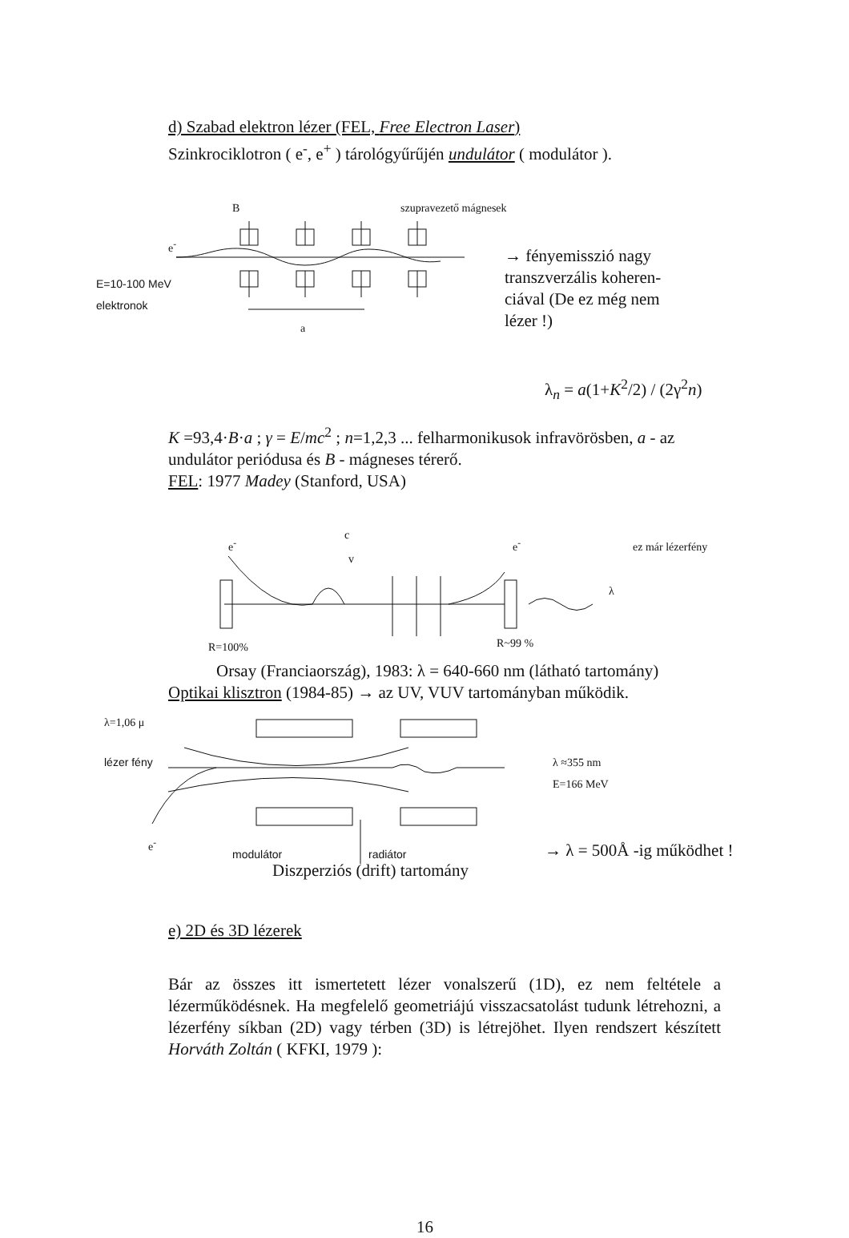d) Szabad elektron lézer (FEL, Free Electron Laser)
Szinkrociklotron ( e<sup>-</sup>, e<sup>+</sup> ) tárológyűrűjén undulátor ( modulátor ).
B szupravezető mágnesek
e<sup>-</sup>
E=10-100 MeV
elektronok
a
→ fényemisszió nagy transzverzális koheren-ciával (De ez még nem lézer !)
λ<sub>n</sub> = a(1+K<sup>2</sup>/2) / (2γ<sup>2</sup>n)
K =93,4·B·a ; γ = E/mc<sup>2</sup> ; n=1,2,3 ... felharmonikusok infravörösben, a - az undulátor periódusa és B - mágneses térerő.
FEL: 1977 Madey (Stanford, USA)
e<sup>-</sup>
c
v
e<sup>-</sup> ez már lézerfény
λ
R=100% R~99 %
Orsay (Franciaország), 1983: λ = 640-660 nm (látható tartomány)
Optikai klisztron (1984-85) → az UV, VUV tartományban működik.
λ=1,06 μ
lézer fény
λ ≈355 nm
E=166 MeV
e<sup>-</sup>
modulátor radiátor → λ = 500Å -ig működhet !
Diszperziós (drift) tartomány
e) 2D és 3D lézerek
Bár az összes itt ismertetett lézer vonalszerű (1D), ez nem feltétele a lézerműködésnek. Ha megfelelő geometriájú visszacsatolást tudunk létrehozni, a lézerfény síkban (2D) vagy térben (3D) is létrejöhet. Ilyen rendszert készített Horváth Zoltán ( KFKI, 1979 ):
16